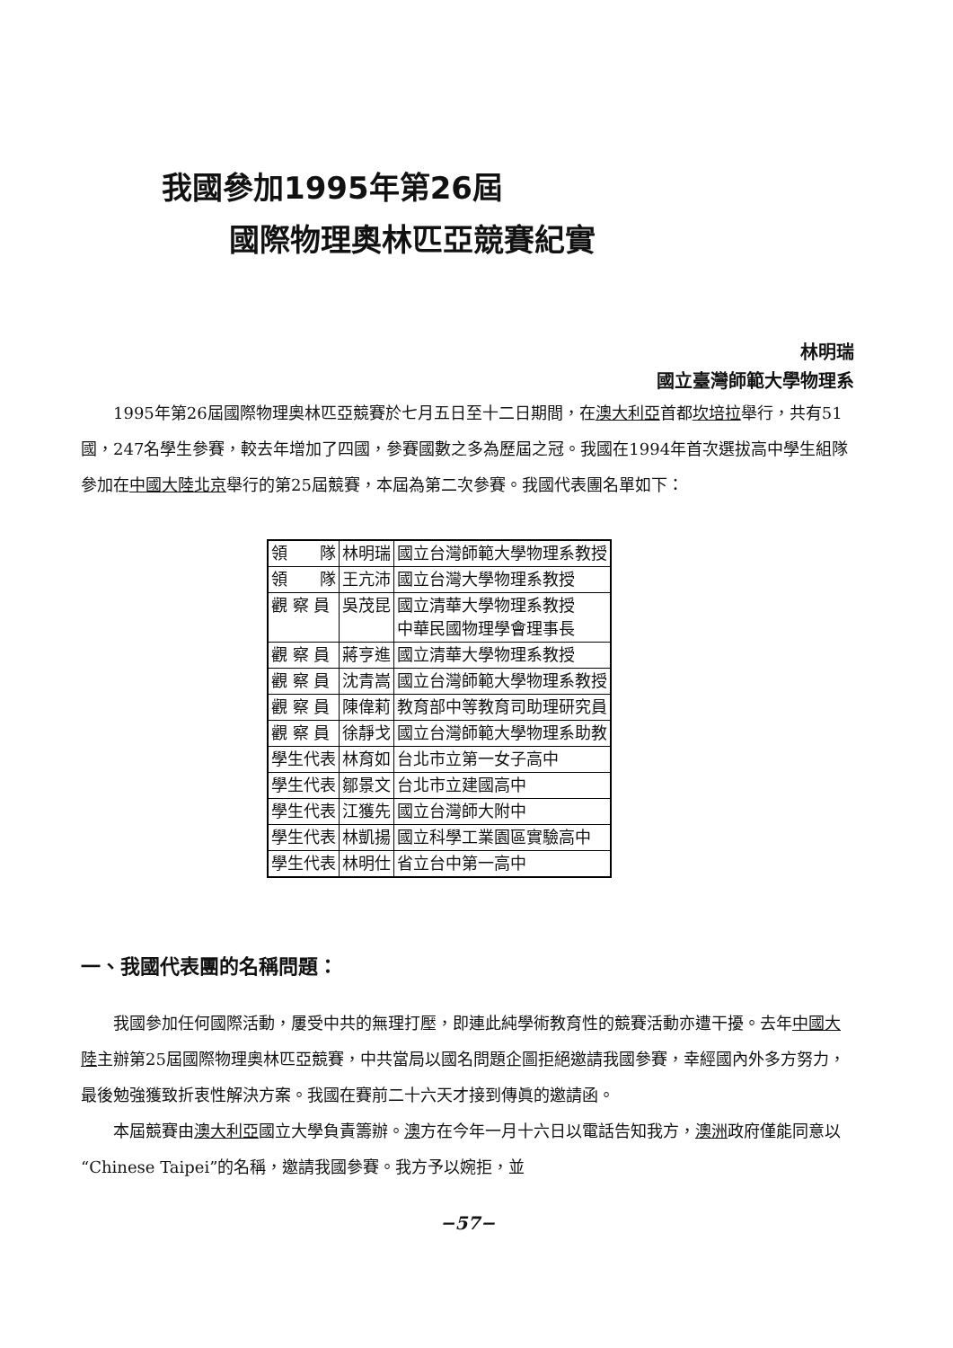我國參加1995年第26屆
國際物理奧林匹亞競賽紀實
林明瑞
國立臺灣師範大學物理系
1995年第26屆國際物理奧林匹亞競賽於七月五日至十二日期間，在澳大利亞首都坎培拉舉行，共有51國，247名學生參賽，較去年增加了四國，參賽國數之多為歷屆之冠。我國在1994年首次選拔高中學生組隊參加在中國大陸 北京舉行的第25屆競賽，本屆為第二次參賽。我國代表團名單如下：
| 領 隊 | 林明瑞 | 國立台灣師範大學物理系教授 |
| 領 隊 | 王亢沛 | 國立台灣大學物理系教授 |
| 觀 察 員 | 吳茂昆 | 國立清華大學物理系教授 中華民國物理學會理事長 |
| 觀 察 員 | 蔣亨進 | 國立清華大學物理系教授 |
| 觀 察 員 | 沈青嵩 | 國立台灣師範大學物理系教授 |
| 觀 察 員 | 陳偉莉 | 教育部中等教育司助理研究員 |
| 觀 察 員 | 徐靜戈 | 國立台灣師範大學物理系助教 |
| 學生代表 | 林育如 | 台北市立第一女子高中 |
| 學生代表 | 鄒景文 | 台北市立建國高中 |
| 學生代表 | 江獲先 | 國立台灣師大附中 |
| 學生代表 | 林凱揚 | 國立科學工業園區實驗高中 |
| 學生代表 | 林明仕 | 省立台中第一高中 |
一、我國代表團的名稱問題：
我國參加任何國際活動，屢受中共的無理打壓，即連此純學術教育性的競賽活動亦遭干擾。去年中國大陸主辦第25屆國際物理奧林匹亞競賽，中共當局以國名問題企圖拒絕邀請我國參賽，幸經國內外多方努力，最後勉強獲致折衷性解決方案。我國在賽前二十六天才接到傳眞的邀請函。
本屆競賽由澳大利亞國立大學負責籌辦。澳方在今年一月十六日以電話告知我方，澳洲政府僅能同意以“Chinese Taipei”的名稱，邀請我國參賽。我方予以婉拒，並
−57−